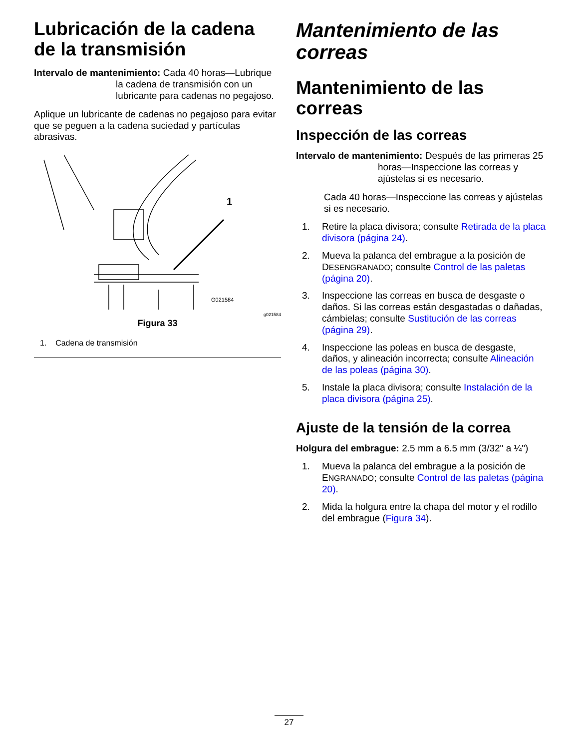Lubricación de la cadena de la transmisión
Intervalo de mantenimiento: Cada 40 horas—Lubrique la cadena de transmisión con un lubricante para cadenas no pegajoso.
Aplique un lubricante de cadenas no pegajoso para evitar que se peguen a la cadena suciedad y partículas abrasivas.
1
G021584
g021584
Figura 33
1. Cadena de transmisión
Mantenimiento de las correas
Mantenimiento de las correas
Inspección de las correas
Intervalo de mantenimiento: Después de las primeras 25 horas—Inspeccione las correas y ajústelas si es necesario.
Cada 40 horas—Inspeccione las correas y ajústelas si es necesario.
1. Retire la placa divisora; consulte Retirada de la placa divisora (página 24).
2. Mueva la palanca del embrague a la posición de DESENGRANADO; consulte Control de las paletas (página 20).
3. Inspeccione las correas en busca de desgaste o daños. Si las correas están desgastadas o dañadas, cámbielas; consulte Sustitución de las correas (página 29).
4. Inspeccione las poleas en busca de desgaste, daños, y alineación incorrecta; consulte Alineación de las poleas (página 30).
5. Instale la placa divisora; consulte Instalación de la placa divisora (página 25).
Ajuste de la tensión de la correa
Holgura del embrague: 2.5 mm a 6.5 mm (3/32" a ¼")
1. Mueva la palanca del embrague a la posición de ENGRANADO; consulte Control de las paletas (página 20).
2. Mida la holgura entre la chapa del motor y el rodillo del embrague (Figura 34).
27